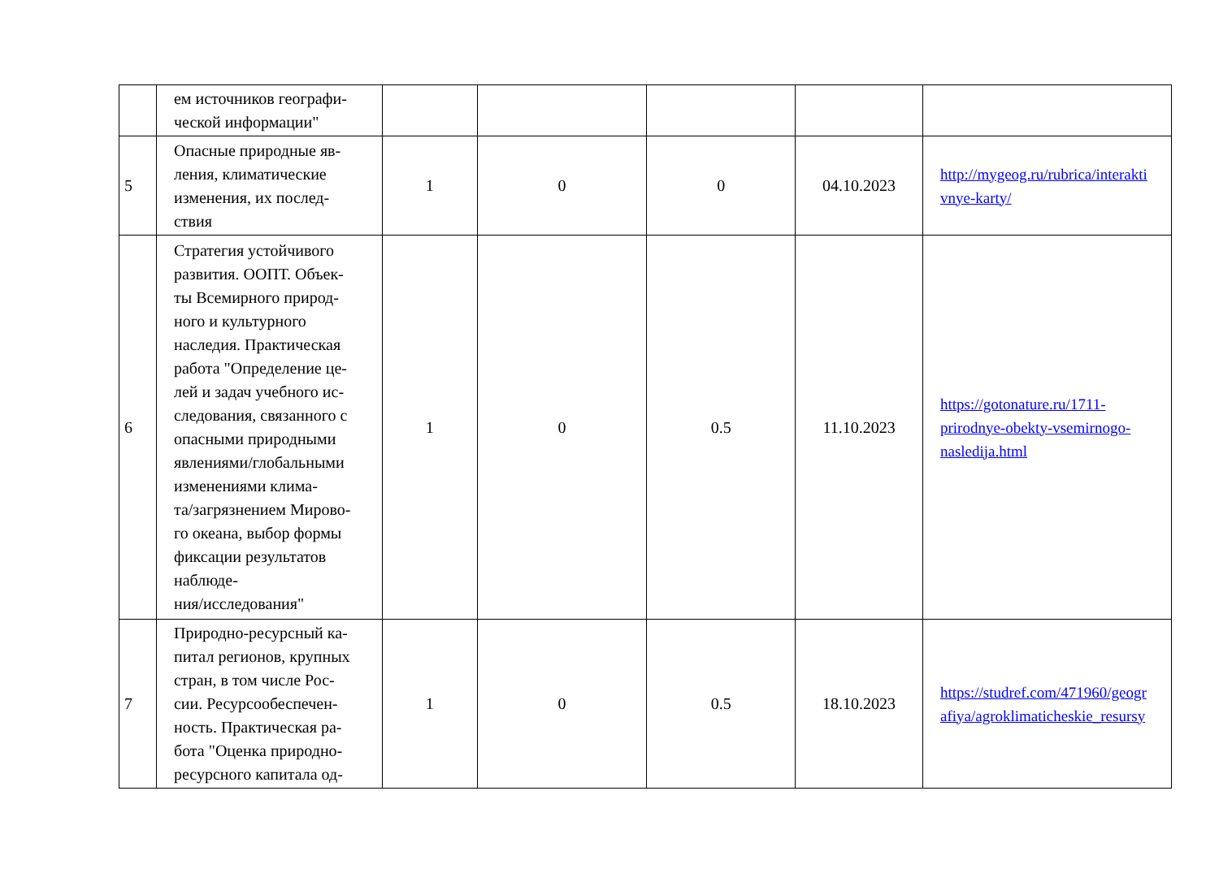| | ем источников географи- ческой информации" | | | | | |
| 5 | Опасные природные яв- ления, климатические изменения, их послед- ствия | 1 | 0 | 0 | 04.10.2023 | http://mygeog.ru/rubrica/interakti vnye-karty/ |
| 6 | Стратегия устойчивого развития. ООПТ. Объек- ты Всемирного природ- ного и культурного наследия. Практическая работа "Определение це- лей и задач учебного ис- следования, связанного с опасными природными явлениями/глобальными изменениями клима- та/загрязнением Мирово- го океана, выбор формы фиксации результатов наблюде- ния/исследования" | 1 | 0 | 0.5 | 11.10.2023 | https://gotonature.ru/1711- prirodnye-obekty-vsemirnogo- nasledija.html |
| 7 | Природно-ресурсный ка- питал регионов, крупных стран, в том числе Рос- сии. Ресурсообеспечен- ность. Практическая ра- бота "Оценка природно- ресурсного капитала од- | 1 | 0 | 0.5 | 18.10.2023 | https://studref.com/471960/geogr afiya/agroklimaticheskie_resursy |